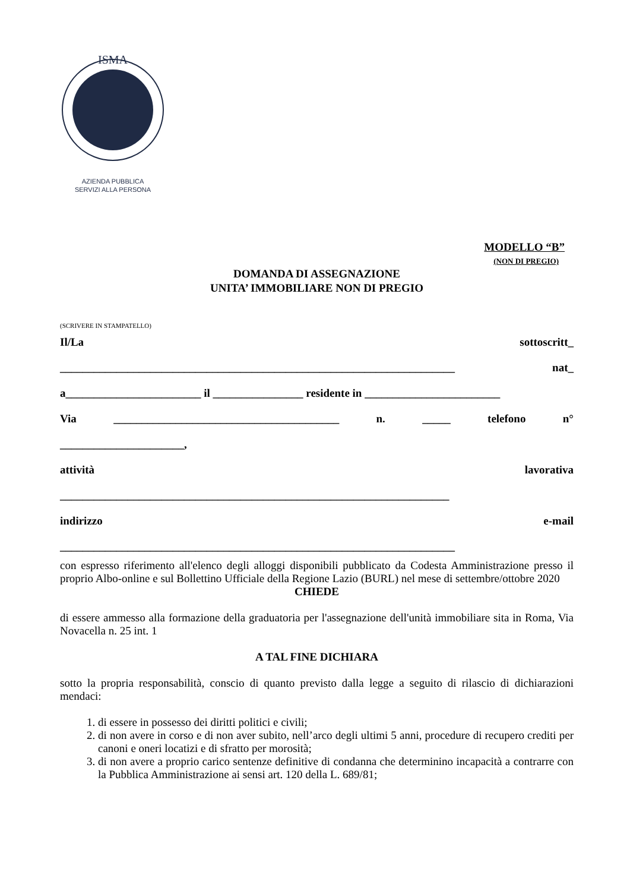ISMA
AZIENDA PUBBLICA
SERVIZI ALLA PERSONA
MODELLO “B”
(NON DI PREGIO)
DOMANDA DI ASSEGNAZIONE
UNITA’ IMMOBILIARE NON DI PREGIO
(SCRIVERE IN STAMPATELLO)
Il/La sottoscritt_
______________________________________________________________________ nat_
a________________________ il ________________ residente in ________________________
Via ________________________________________ n. _____ telefono n°
______________________,
attività lavorativa
_____________________________________________________________________
indirizzo e-mail
______________________________________________________________________
con espresso riferimento all'elenco degli alloggi disponibili pubblicato da Codesta Amministrazione presso il proprio Albo-online e sul Bollettino Ufficiale della Regione Lazio (BURL) nel mese di settembre/ottobre 2020
CHIEDE
di essere ammesso alla formazione della graduatoria per l'assegnazione dell'unità immobiliare sita in Roma, Via Novacella n. 25 int. 1
A TAL FINE DICHIARA
sotto la propria responsabilità, conscio di quanto previsto dalla legge a seguito di rilascio di dichiarazioni mendaci:
1. di essere in possesso dei diritti politici e civili;
2. di non avere in corso e di non aver subito, nell’arco degli ultimi 5 anni, procedure di recupero crediti per canoni e oneri locatizi e di sfratto per morosità;
3. di non avere a proprio carico sentenze definitive di condanna che determinino incapacità a contrarre con la Pubblica Amministrazione ai sensi art. 120 della L. 689/81;